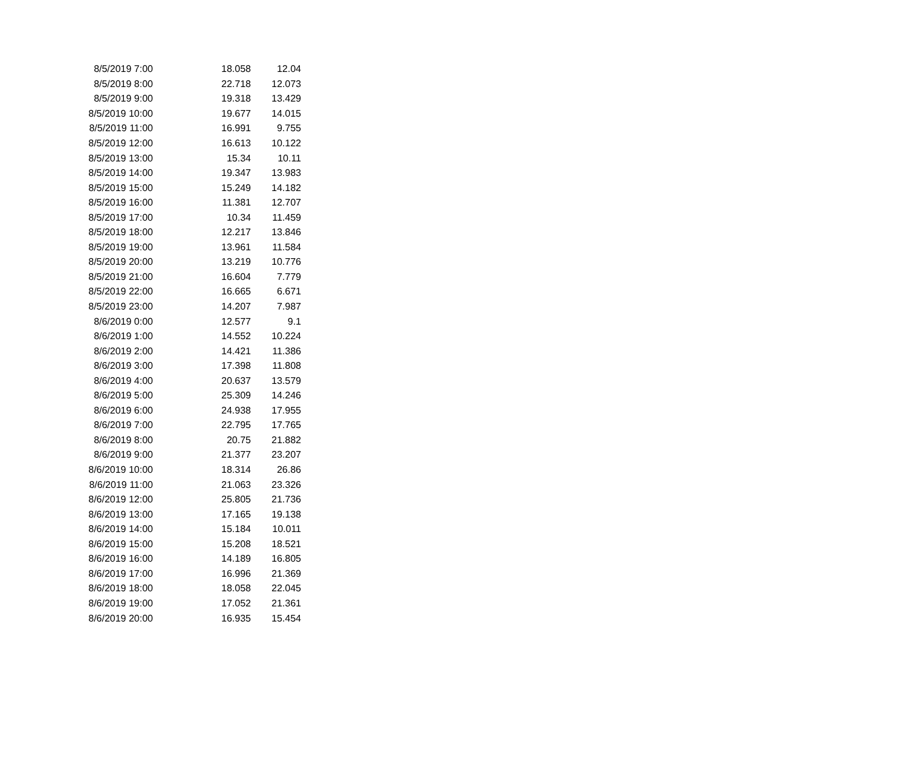| 8/5/2019 7:00 | 18.058 | 12.04 |
| 8/5/2019 8:00 | 22.718 | 12.073 |
| 8/5/2019 9:00 | 19.318 | 13.429 |
| 8/5/2019 10:00 | 19.677 | 14.015 |
| 8/5/2019 11:00 | 16.991 | 9.755 |
| 8/5/2019 12:00 | 16.613 | 10.122 |
| 8/5/2019 13:00 | 15.34 | 10.11 |
| 8/5/2019 14:00 | 19.347 | 13.983 |
| 8/5/2019 15:00 | 15.249 | 14.182 |
| 8/5/2019 16:00 | 11.381 | 12.707 |
| 8/5/2019 17:00 | 10.34 | 11.459 |
| 8/5/2019 18:00 | 12.217 | 13.846 |
| 8/5/2019 19:00 | 13.961 | 11.584 |
| 8/5/2019 20:00 | 13.219 | 10.776 |
| 8/5/2019 21:00 | 16.604 | 7.779 |
| 8/5/2019 22:00 | 16.665 | 6.671 |
| 8/5/2019 23:00 | 14.207 | 7.987 |
| 8/6/2019 0:00 | 12.577 | 9.1 |
| 8/6/2019 1:00 | 14.552 | 10.224 |
| 8/6/2019 2:00 | 14.421 | 11.386 |
| 8/6/2019 3:00 | 17.398 | 11.808 |
| 8/6/2019 4:00 | 20.637 | 13.579 |
| 8/6/2019 5:00 | 25.309 | 14.246 |
| 8/6/2019 6:00 | 24.938 | 17.955 |
| 8/6/2019 7:00 | 22.795 | 17.765 |
| 8/6/2019 8:00 | 20.75 | 21.882 |
| 8/6/2019 9:00 | 21.377 | 23.207 |
| 8/6/2019 10:00 | 18.314 | 26.86 |
| 8/6/2019 11:00 | 21.063 | 23.326 |
| 8/6/2019 12:00 | 25.805 | 21.736 |
| 8/6/2019 13:00 | 17.165 | 19.138 |
| 8/6/2019 14:00 | 15.184 | 10.011 |
| 8/6/2019 15:00 | 15.208 | 18.521 |
| 8/6/2019 16:00 | 14.189 | 16.805 |
| 8/6/2019 17:00 | 16.996 | 21.369 |
| 8/6/2019 18:00 | 18.058 | 22.045 |
| 8/6/2019 19:00 | 17.052 | 21.361 |
| 8/6/2019 20:00 | 16.935 | 15.454 |